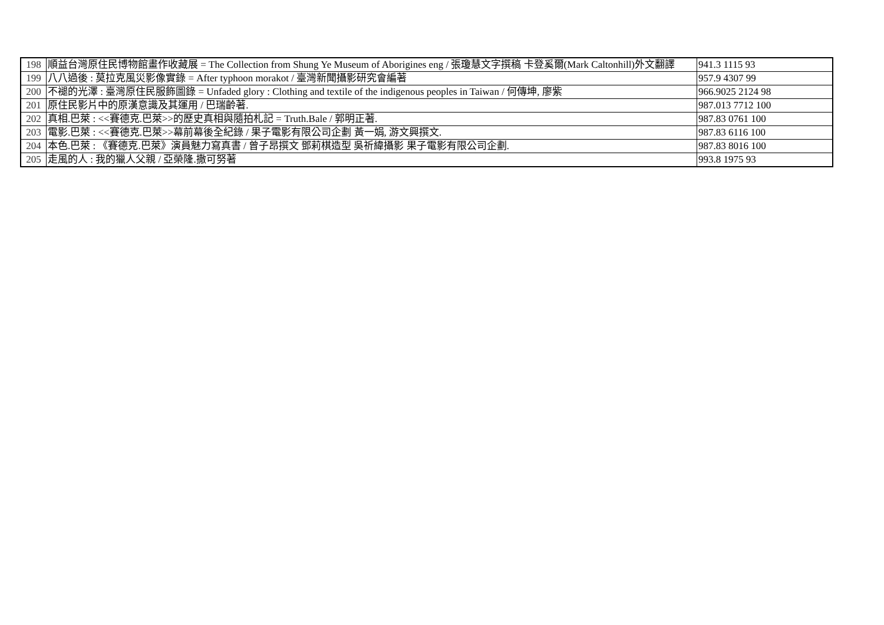| 198 | 順益台灣原住民博物館畫作收藏展 = The Collection from Shung Ye Museum of Aborigines eng / 張瓊慧文字撰稿 卡登奚爾(Mark Caltonhill)外文翻譯 | 941.3 1115 93 |
| 199 | 八八過後 : 莫拉克風災影像實錄 = After typhoon morakot / 臺灣新聞攝影研究會編著 | 957.9 4307 99 |
| 200 | 不褪的光澤 : 臺灣原住民服飾圖錄 = Unfaded glory : Clothing and textile of the indigenous peoples in Taiwan / 何傳坤, 廖紫 | 966.9025 2124 98 |
| 201 | 原住民影片中的原漢意識及其運用 / 巴瑞齡著. | 987.013 7712 100 |
| 202 | 真相.巴萊 : <<賽德克.巴萊>>的歷史真相與隨拍札記 = Truth.Bale / 郭明正著. | 987.83 0761 100 |
| 203 | 電影.巴萊 : <<賽德克.巴萊>>幕前幕後全紀錄 / 果子電影有限公司企劃 黃一娟, 游文興撰文. | 987.83 6116 100 |
| 204 | 本色.巴萊 : 《賽德克.巴萊》演員魅力寫真書 / 曾子昂撰文 鄧莉棋造型 吳祈緯攝影 果子電影有限公司企劃. | 987.83 8016 100 |
| 205 | 走風的人 : 我的獵人父親 / 亞榮隆.撒可努著 | 993.8 1975 93 |